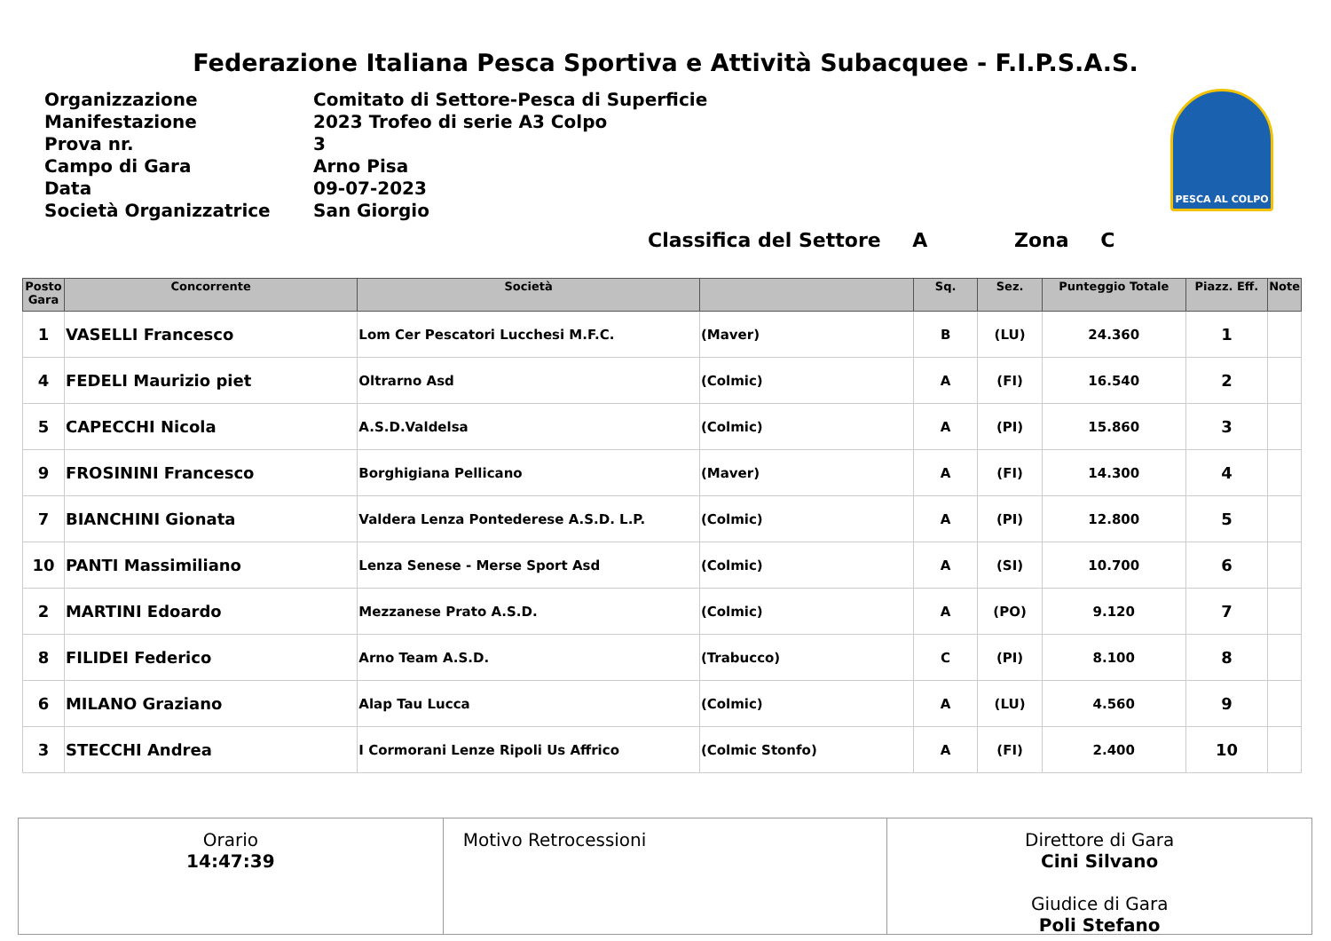Federazione Italiana Pesca Sportiva e Attività Subacquee - F.I.P.S.A.S.
| Organizzazione | Comitato di Settore-Pesca di Superficie |
| Manifestazione | 2023 Trofeo di serie A3 Colpo |
| Prova nr. | 3 |
| Campo di Gara | Arno Pisa |
| Data | 09-07-2023 |
| Società Organizzatrice | San Giorgio |
PESCA AL COLPO
Classifica del Settore A Zona C
| Posto Gara | Concorrente | Società | | Sq. | Sez. | Punteggio Totale | Piazz. Eff. | Note |
| --- | --- | --- | --- | --- | --- | --- | --- | --- |
| 1 | VASELLI Francesco | Lom Cer Pescatori Lucchesi M.F.C. | (Maver) | B | (LU) | 24.360 | 1 | |
| 4 | FEDELI Maurizio piet | Oltrarno Asd | (Colmic) | A | (FI) | 16.540 | 2 | |
| 5 | CAPECCHI Nicola | A.S.D.Valdelsa | (Colmic) | A | (PI) | 15.860 | 3 | |
| 9 | FROSININI Francesco | Borghigiana Pellicano | (Maver) | A | (FI) | 14.300 | 4 | |
| 7 | BIANCHINI Gionata | Valdera Lenza Pontederese A.S.D. L.P. | (Colmic) | A | (PI) | 12.800 | 5 | |
| 10 | PANTI Massimiliano | Lenza Senese - Merse Sport Asd | (Colmic) | A | (SI) | 10.700 | 6 | |
| 2 | MARTINI Edoardo | Mezzanese Prato A.S.D. | (Colmic) | A | (PO) | 9.120 | 7 | |
| 8 | FILIDEI Federico | Arno Team A.S.D. | (Trabucco) | C | (PI) | 8.100 | 8 | |
| 6 | MILANO Graziano | Alap Tau Lucca | (Colmic) | A | (LU) | 4.560 | 9 | |
| 3 | STECCHI Andrea | I Cormorani Lenze Ripoli Us Affrico | (Colmic Stonfo) | A | (FI) | 2.400 | 10 | |
Orario
14:47:39
Motivo Retrocessioni Direttore di Gara
Cini Silvano
Giudice di Gara
Poli Stefano